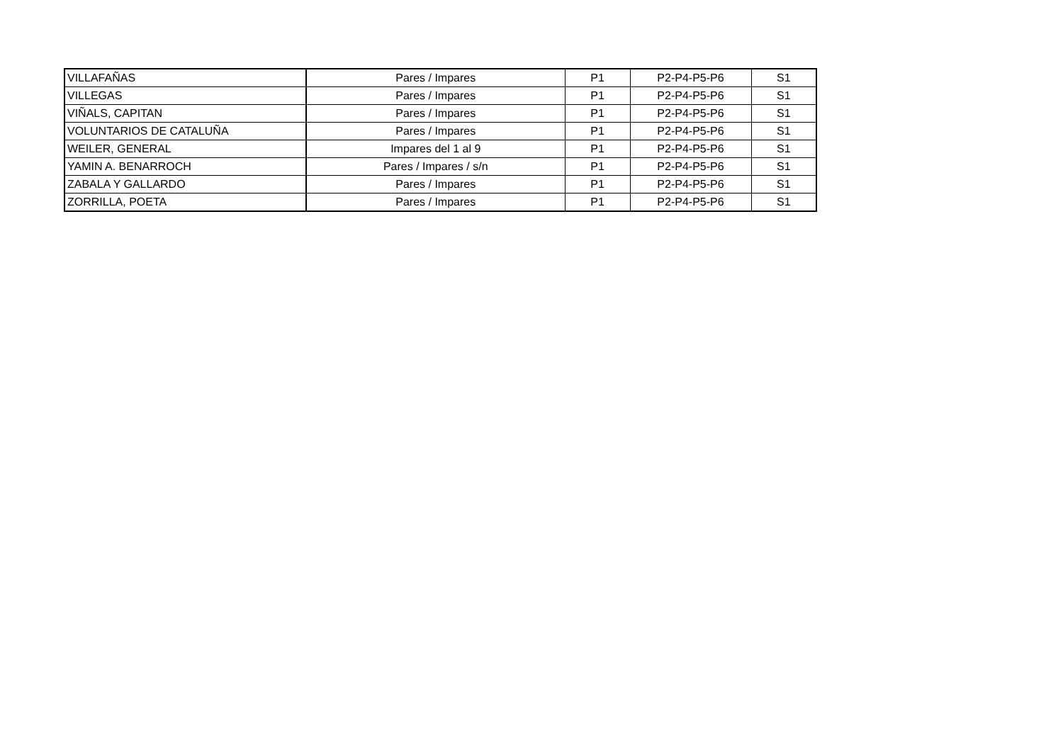| VILLAFAÑAS | Pares / Impares | P1 | P2-P4-P5-P6 | S1 |
| VILLEGAS | Pares / Impares | P1 | P2-P4-P5-P6 | S1 |
| VIÑALS, CAPITAN | Pares / Impares | P1 | P2-P4-P5-P6 | S1 |
| VOLUNTARIOS DE CATALUÑA | Pares / Impares | P1 | P2-P4-P5-P6 | S1 |
| WEILER, GENERAL | Impares del 1 al 9 | P1 | P2-P4-P5-P6 | S1 |
| YAMIN A. BENARROCH | Pares / Impares / s/n | P1 | P2-P4-P5-P6 | S1 |
| ZABALA Y GALLARDO | Pares / Impares | P1 | P2-P4-P5-P6 | S1 |
| ZORRILLA, POETA | Pares / Impares | P1 | P2-P4-P5-P6 | S1 |